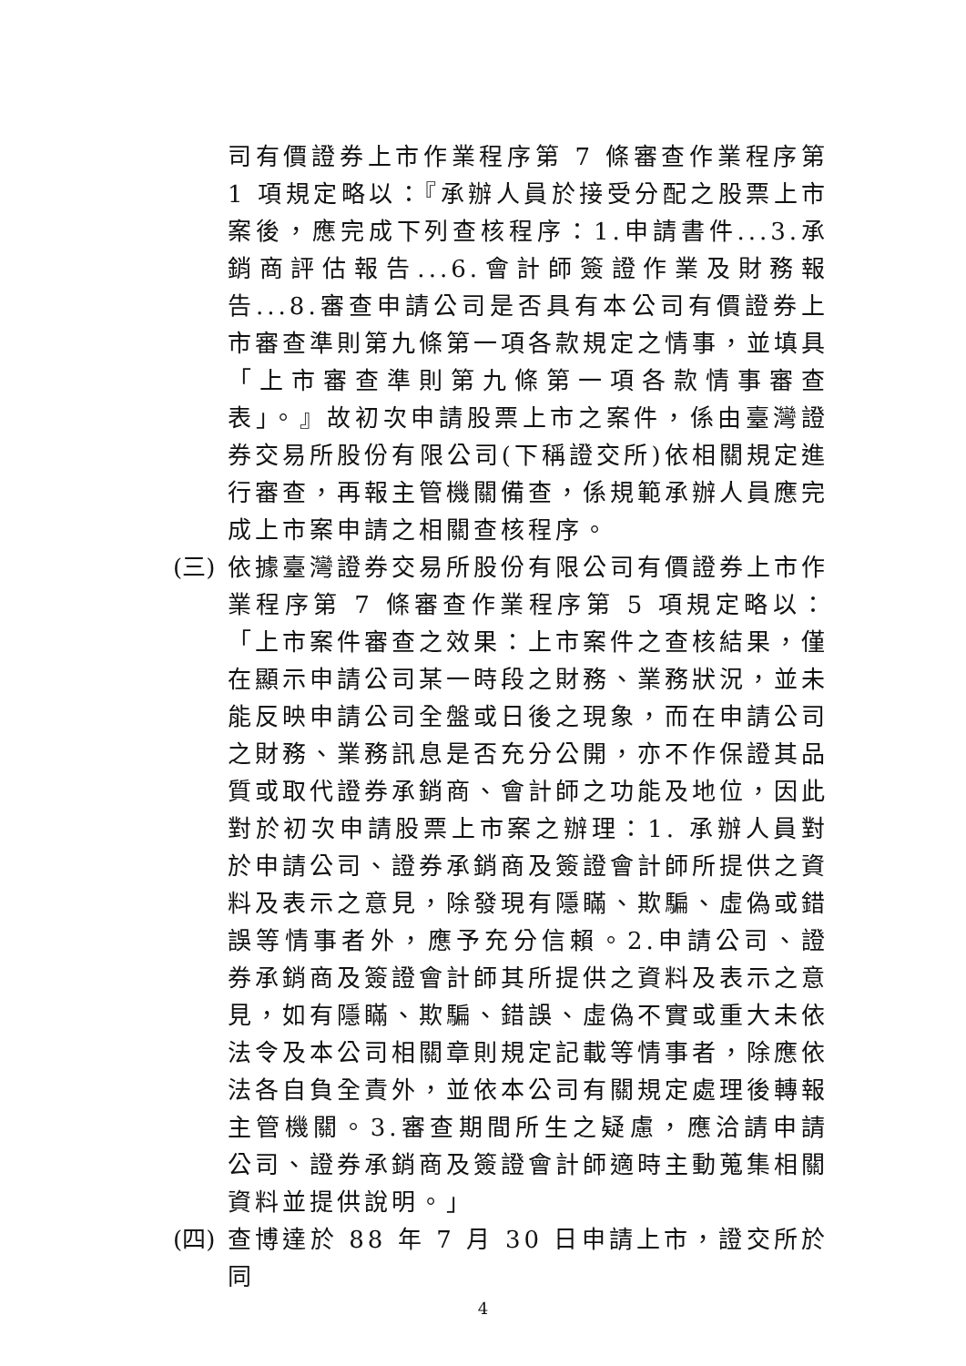司有價證券上市作業程序第 7 條審查作業程序第 1 項規定略以：『承辦人員於接受分配之股票上市案後，應完成下列查核程序：1.申請書件...3.承銷商評估報告...6.會計師簽證作業及財務報告...8.審查申請公司是否具有本公司有價證券上市審查準則第九條第一項各款規定之情事，並填具「上市審查準則第九條第一項各款情事審查表」。』故初次申請股票上市之案件，係由臺灣證券交易所股份有限公司(下稱證交所)依相關規定進行審查，再報主管機關備查，係規範承辦人員應完成上市案申請之相關查核程序。
(三)
依據臺灣證券交易所股份有限公司有價證券上市作業程序第 7 條審查作業程序第 5 項規定略以：「上市案件審查之效果：上市案件之查核結果，僅在顯示申請公司某一時段之財務、業務狀況，並未能反映申請公司全盤或日後之現象，而在申請公司之財務、業務訊息是否充分公開，亦不作保證其品質或取代證券承銷商、會計師之功能及地位，因此對於初次申請股票上市案之辦理：1. 承辦人員對於申請公司、證券承銷商及簽證會計師所提供之資料及表示之意見，除發現有隱瞞、欺騙、虛偽或錯誤等情事者外，應予充分信賴。2.申請公司、證券承銷商及簽證會計師其所提供之資料及表示之意見，如有隱瞞、欺騙、錯誤、虛偽不實或重大未依法令及本公司相關章則規定記載等情事者，除應依法各自負全責外，並依本公司有關規定處理後轉報主管機關。3.審查期間所生之疑慮，應洽請申請公司、證券承銷商及簽證會計師適時主動蒐集相關資料並提供說明。」
(四)
查博達於 88 年 7 月 30 日申請上市，證交所於同
4